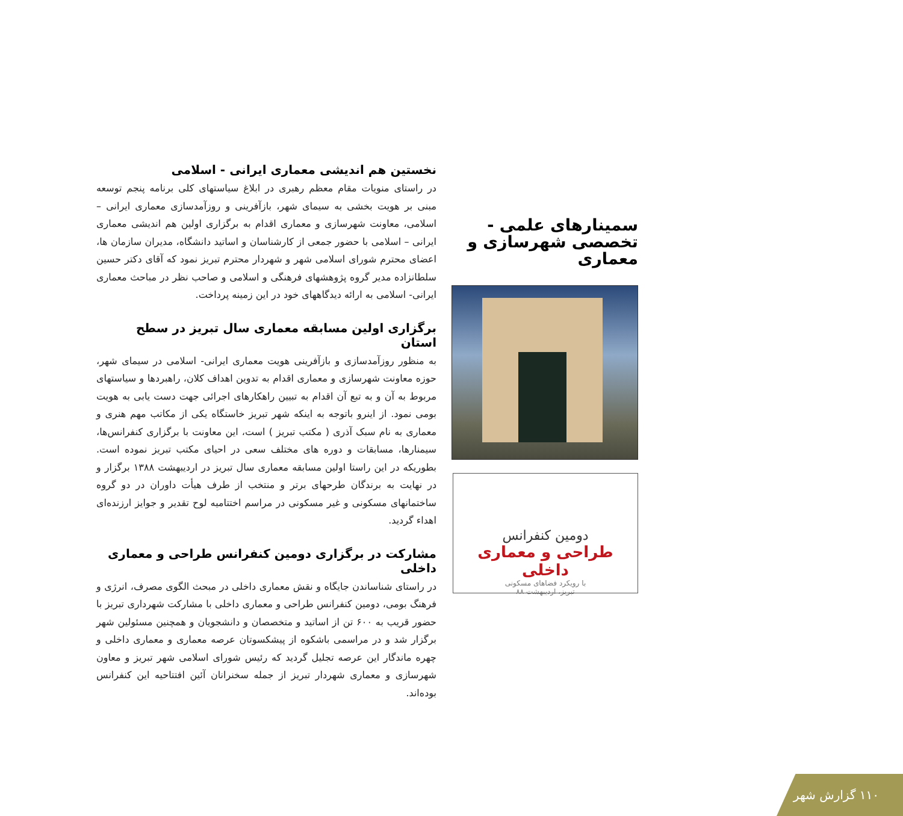سمینارهای علمی - تخصصی شهرسازی و معماری
دومین کنفرانس
طراحی و معماری داخلی
با رویکرد فضاهای مسکونی
تبریز، اردیبهشت ۸۸
نخستین هم اندیشی معماری ایرانی - اسلامی
در راستای منویات مقام معظم رهبری در ابلاغ سیاستهای کلی برنامه پنجم توسعه مبنی بر هویت بخشی به سیمای شهر، بازآفرینی و روزآمدسازی معماری ایرانی – اسلامی، معاونت شهرسازی و معماری اقدام به برگزاری اولین هم اندیشی معماری ایرانی – اسلامی با حضور جمعی از کارشناسان و اساتید دانشگاه، مدیران سازمان ها، اعضای محترم شورای اسلامی شهر و شهردار محترم تبریز نمود که آقای دکتر حسین سلطانزاده مدیر گروه پژوهشهای فرهنگی و اسلامی و صاحب نظر در مباحث معماری ایرانی- اسلامی به ارائه دیدگاههای خود در این زمینه پرداخت.
برگزاری اولین مسابقه معماری سال تبریز در سطح استان
به منظور روزآمدسازی و بازآفرینی هویت معماری ایرانی- اسلامی در سیمای شهر، حوزه معاونت شهرسازی و معماری اقدام به تدوین اهداف کلان، راهبردها و سیاستهای مربوط به آن و به تبع آن اقدام به تبیین راهکارهای اجرائی جهت دست یابی به هویت بومی نمود. از اینرو باتوجه به اینکه شهر تبریز خاستگاه یکی از مکاتب مهم هنری و معماری به نام سبک آذری ( مکتب تبریز ) است، این معاونت با برگزاری کنفرانس‌ها، سیمنارها، مسابقات و دوره های مختلف سعی در احیای مکتب تبریز نموده است. بطوریکه در این راستا اولین مسابقه معماری سال تبریز در اردیبهشت ۱۳۸۸ برگزار و در نهایت به برندگان طرحهای برتر و منتخب از طرف هیأت داوران در دو گروه ساختمانهای مسکونی و غیر مسکونی در مراسم اختتامیه لوح تقدیر و جوایز ارزنده‌ای اهداء گردید.
مشارکت در برگزاری دومین کنفرانس طراحی و معماری داخلی
در راستای شناساندن جایگاه و نقش معماری داخلی در مبحث الگوی مصرف، انرژی و فرهنگ بومی، دومین کنفرانس طراحی و معماری داخلی با مشارکت شهرداری تبریز با حضور قریب به ۶۰۰ تن از اساتید و متخصصان و دانشجویان و همچنین مسئولین شهر برگزار شد و در مراسمی باشکوه از پیشکسوتان عرصه معماری و معماری داخلی و چهره ماندگار این عرصه تجلیل گردید که رئیس شورای اسلامی شهر تبریز و معاون شهرسازی و معماری شهردار تبریز از جمله سخنرانان آئین افتتاحیه این کنفرانس بوده‌اند.
۱۱۰ گزارش شهر